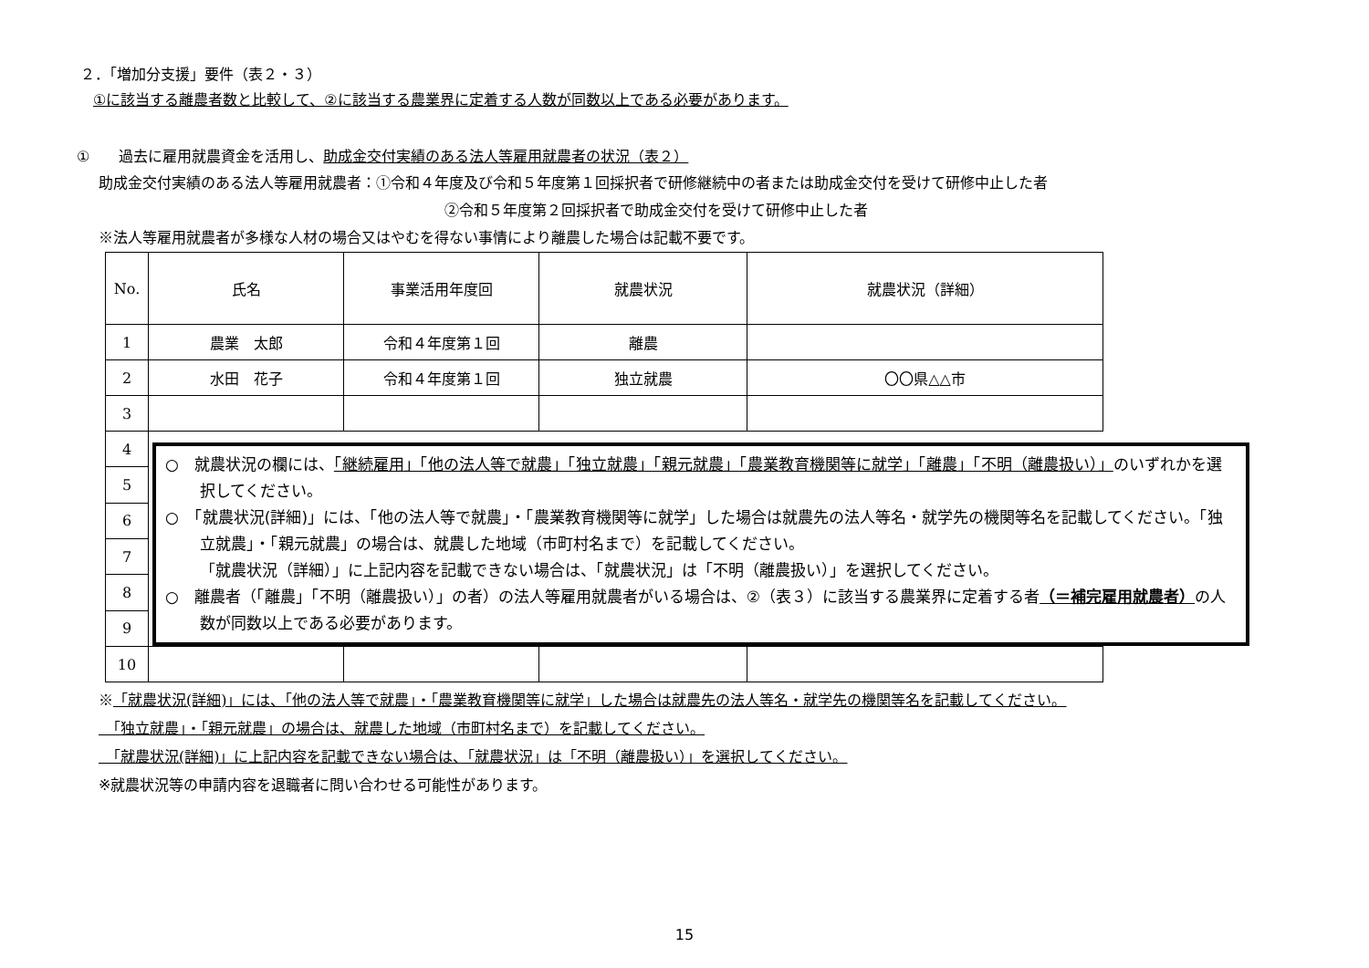２．「増加分支援」要件（表２・３）
①に該当する離農者数と比較して、②に該当する農業界に定着する人数が同数以上である必要があります。
①　　過去に雇用就農資金を活用し、助成金交付実績のある法人等雇用就農者の状況（表２）
助成金交付実績のある法人等雇用就農者：①令和４年度及び令和５年度第１回採択者で研修継続中の者または助成金交付を受けて研修中止した者
②令和５年度第２回採択者で助成金交付を受けて研修中止した者
※法人等雇用就農者が多様な人材の場合又はやむを得ない事情により離農した場合は記載不要です。
| No. | 氏名 | 事業活用年度回 | 就農状況 | 就農状況（詳細） |
| --- | --- | --- | --- | --- |
| 1 | 農業 太郎 | 令和４年度第１回 | 離農 | |
| 2 | 水田 花子 | 令和４年度第１回 | 独立就農 | 〇〇県△△市 |
| 3 | | | | |
| 4 | ○ 就農状況の欄には、 「継続雇用」「他の法人等で就農」「独立就農」「親元就農」「農業教育機関等に就学」「離農」「不明（離農扱い）」 のいずれかを選択してください。 ○ 「就農状況(詳細)」には、「他の法人等で就農」・「農業教育機関等に就学」した場合は就農先の法人等名・就学先の機関等名を記載してください。「独立就農」・「親元就農」の場合は、就農した地域（市町村名まで）を記載してください。 「就農状況（詳細）」に上記内容を記載できない場合は、「就農状況」は「不明（離農扱い）」を選択してください。 ○ 離農者（「離農」「不明（離農扱い）」の者）の法人等雇用就農者がいる場合は、②（表３）に該当する農業界に定着する者 （＝補完雇用就農者） の人数が同数以上である必要があります。 | | | |
| 5 | | | | |
| 6 | | | | |
| 7 | | | | |
| 8 | | | | |
| 9 | | | | |
| 10 | | | | |
※「就農状況(詳細)」には、「他の法人等で就農」・「農業教育機関等に就学」した場合は就農先の法人等名・就学先の機関等名を記載してください。
　「独立就農」・「親元就農」の場合は、就農した地域（市町村名まで）を記載してください。
　「就農状況(詳細)」に上記内容を記載できない場合は、「就農状況」は「不明（離農扱い）」を選択してください。
※就農状況等の申請内容を退職者に問い合わせる可能性があります。
15